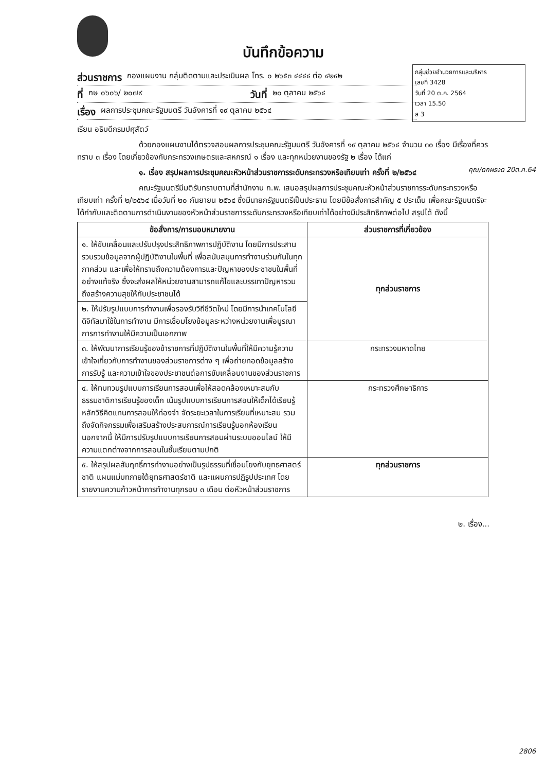บันทึกข้อความ
กลุ่มช่วยอำนวยการและบริหาร
เลขที่ 3428
วันที่ 20 ต.ค. 2564
เวลา 15.50
ส 3
ส่วนราชการ กองแผนงาน กลุ่มติดตามและประเมินผล โทร. ๐ ๒๖๕๓ ๔๔๔๔ ต่อ ๔๒๔๒
ที่ กษ ๐๖๐๖/ ๒๐๗๙ วันที่ ๒๐ ตุลาคม ๒๕๖๔
เรื่อง ผลการประชุมคณะรัฐมนตรี วันอังคารที่ ๑๙ ตุลาคม ๒๕๖๔
เรียน อธิบดีกรมปศุสัตว์
ด้วยกองแผนงานได้ตรวจสอบผลการประชุมคณะรัฐมนตรี วันอังคารที่ ๑๙ ตุลาคม ๒๕๖๔ จำนวน ๓๐ เรื่อง มีเรื่องที่ควรทราบ ๓ เรื่อง โดยเกี่ยวข้องกับกระทรวงเกษตรและสหกรณ์ ๑ เรื่อง และทุกหน่วยงานของรัฐ ๒ เรื่อง ได้แก่
คุณ/ดกผรงด 20ต.ค.64
๑. เรื่อง สรุปผลการประชุมคณะหัวหน้าส่วนราชการระดับกระทรวงหรือเทียบเท่า ครั้งที่ ๒/๒๕๖๔
คณะรัฐมนตรีมีมติรับทราบตามที่สำนักงาน ก.พ. เสนอสรุปผลการประชุมคณะหัวหน้าส่วนราชการระดับกระทรวงหรือเทียบเท่า ครั้งที่ ๒/๒๕๖๔ เมื่อวันที่ ๒๐ กันยายน ๒๕๖๔ ซึ่งมีนายกรัฐมนตรีเป็นประธาน โดยมีข้อสั่งการสำคัญ ๕ ประเด็น เพื่อคณะรัฐมนตรีจะได้กำกับและติดตามการดำเนินงานของหัวหน้าส่วนราชการระดับกระทรวงหรือเทียบเท่าได้อย่างมีประสิทธิภาพต่อไป สรุปได้ ดังนี้
| ข้อสั่งการ/การมอบหมายงาน | ส่วนราชการที่เกี่ยวข้อง |
| --- | --- |
| ๑. ให้ขับเคลื่อนและปรับปรุงประสิทธิภาพการปฏิบัติงาน โดยมีการประสานรวบรวมข้อมูลจากผู้ปฏิบัติงานในพื้นที่ เพื่อสนับสนุนการทำงานร่วมกันในทุกภาคส่วน และเพื่อให้ทราบถึงความต้องการและปัญหาของประชาชนในพื้นที่อย่างแท้จริง ซึ่งจะส่งผลให้หน่วยงานสามารถแก้ไขและบรรเทาปัญหารวมถึงสร้างความสุขให้กับประชาชนได้ | ทุกส่วนราชการ |
| ๒. ให้ปรับรูปแบบการทำงานเพื่อรองรับวิถีชีวิตใหม่ โดยมีการนำเทคโนโลยีดิจิทัลมาใช้ในการทำงาน มีการเชื่อมโยงข้อมูลระหว่างหน่วยงานเพื่อบูรณาการการทำงานให้มีความเป็นเอกภาพ | |
| ๓. ให้พัฒนาการเรียนรู้ของข้าราชการที่ปฏิบัติงานในพื้นที่ให้มีความรู้ความเข้าใจเกี่ยวกับการทำงานของส่วนราชการต่าง ๆ เพื่อถ่ายทอดข้อมูลสร้างการรับรู้ และความเข้าใจของประชาชนต่อการขับเคลื่อนงานของส่วนราชการ | กระทรวงมหาดไทย |
| ๔. ให้ทบทวนรูปแบบการเรียนการสอนเพื่อให้สอดคล้องเหมาะสมกับธรรมชาติการเรียนรู้ของเด็ก เน้นรูปแบบการเรียนการสอนให้เด็กได้เรียนรู้หลักวิธีคิดแทนการสอนให้ท่องจำ จัดระยะเวลาในการเรียนที่เหมาะสม รวมถึงจัดกิจกรรมเพื่อเสริมสร้างประสบการณ์การเรียนรู้นอกห้องเรียน นอกจากนี้ ให้มีการปรับรูปแบบการเรียนการสอนผ่านระบบออนไลน์ ให้มีความแตกต่างจากการสอนในชั้นเรียนตามปกติ | กระทรวงศึกษาธิการ |
| ๕. ให้สรุปผลสัมฤทธิ์การทำงานอย่างเป็นรูปธรรมที่เชื่อมโยงกับยุทธศาสตร์ชาติ แผนแม่บทภายใต้ยุทธศาสตร์ชาติ และแผนการปฏิรูปประเทศ โดยรายงานความก้าวหน้าการทำงานทุกรอบ ๓ เดือน ต่อหัวหน้าส่วนราชการ | ทุกส่วนราชการ |
๒. เรื่อง...
2806